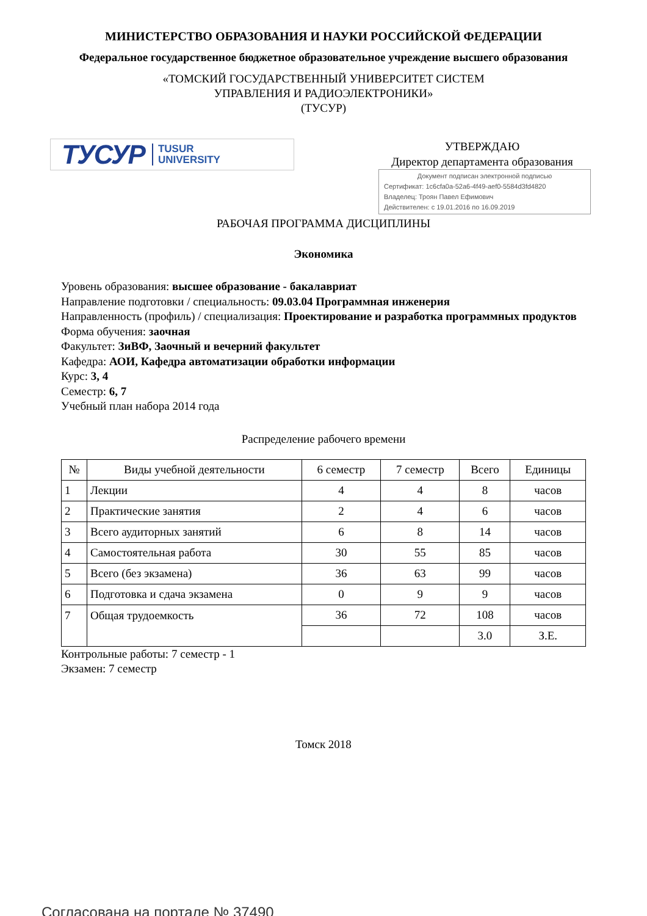МИНИСТЕРСТВО ОБРАЗОВАНИЯ И НАУКИ РОССИЙСКОЙ ФЕДЕРАЦИИ
Федеральное государственное бюджетное образовательное учреждение высшего образования
«ТОМСКИЙ ГОСУДАРСТВЕННЫЙ УНИВЕРСИТЕТ СИСТЕМ
УПРАВЛЕНИЯ И РАДИОЭЛЕКТРОНИКИ»
(ТУСУР)
ТУСУР TUSUR
UNIVERSITY
УТВЕРЖДАЮ
Директор департамента образования
Документ подписан электронной подписью
Сертификат: 1c6cfa0a-52a6-4f49-aef0-5584d3fd4820
Владелец: Троян Павел Ефимович
Действителен: с 19.01.2016 по 16.09.2019
РАБОЧАЯ ПРОГРАММА ДИСЦИПЛИНЫ
Экономика
Уровень образования: высшее образование - бакалавриат
Направление подготовки / специальность: 09.03.04 Программная инженерия
Направленность (профиль) / специализация: Проектирование и разработка программных продуктов
Форма обучения: заочная
Факультет: ЗиВФ, Заочный и вечерний факультет
Кафедра: АОИ, Кафедра автоматизации обработки информации
Курс: 3, 4
Семестр: 6, 7
Учебный план набора 2014 года
Распределение рабочего времени
| № | Виды учебной деятельности | 6 семестр | 7 семестр | Всего | Единицы |
| --- | --- | --- | --- | --- | --- |
| 1 | Лекции | 4 | 4 | 8 | часов |
| 2 | Практические занятия | 2 | 4 | 6 | часов |
| 3 | Всего аудиторных занятий | 6 | 8 | 14 | часов |
| 4 | Самостоятельная работа | 30 | 55 | 85 | часов |
| 5 | Всего (без экзамена) | 36 | 63 | 99 | часов |
| 6 | Подготовка и сдача экзамена | 0 | 9 | 9 | часов |
| 7 | Общая трудоемкость | 36 | 72 | 108 | часов |
| | | | | 3.0 | З.Е. |
Контрольные работы: 7 семестр - 1
Экзамен: 7 семестр
Томск 2018
Согласована на портале № 37490